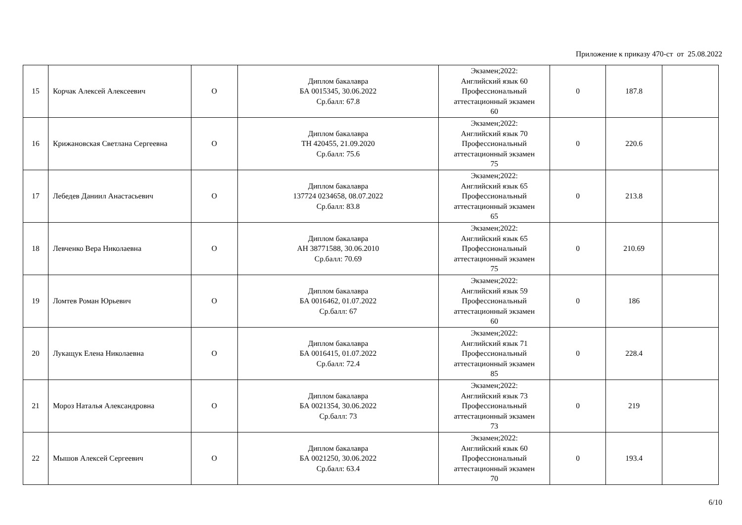Приложение к приказу 470-ст от 25.08.2022
| 15 | Корчак Алексей Алексеевич | О | Диплом бакалавра БА 0015345, 30.06.2022 Ср.балл: 67.8 | Экзамен;2022: Английский язык 60 Профессиональный аттестационный экзамен 60 | 0 | 187.8 | |
| 16 | Крижановская Светлана Сергеевна | О | Диплом бакалавра ТН 420455, 21.09.2020 Ср.балл: 75.6 | Экзамен;2022: Английский язык 70 Профессиональный аттестационный экзамен 75 | 0 | 220.6 | |
| 17 | Лебедев Даниил Анастасьевич | О | Диплом бакалавра 137724 0234658, 08.07.2022 Ср.балл: 83.8 | Экзамен;2022: Английский язык 65 Профессиональный аттестационный экзамен 65 | 0 | 213.8 | |
| 18 | Левченко Вера Николаевна | О | Диплом бакалавра АН 38771588, 30.06.2010 Ср.балл: 70.69 | Экзамен;2022: Английский язык 65 Профессиональный аттестационный экзамен 75 | 0 | 210.69 | |
| 19 | Ломтев Роман Юрьевич | О | Диплом бакалавра БА 0016462, 01.07.2022 Ср.балл: 67 | Экзамен;2022: Английский язык 59 Профессиональный аттестационный экзамен 60 | 0 | 186 | |
| 20 | Лукащук Елена Николаевна | О | Диплом бакалавра БА 0016415, 01.07.2022 Ср.балл: 72.4 | Экзамен;2022: Английский язык 71 Профессиональный аттестационный экзамен 85 | 0 | 228.4 | |
| 21 | Мороз Наталья Александровна | О | Диплом бакалавра БА 0021354, 30.06.2022 Ср.балл: 73 | Экзамен;2022: Английский язык 73 Профессиональный аттестационный экзамен 73 | 0 | 219 | |
| 22 | Мышов Алексей Сергеевич | О | Диплом бакалавра БА 0021250, 30.06.2022 Ср.балл: 63.4 | Экзамен;2022: Английский язык 60 Профессиональный аттестационный экзамен 70 | 0 | 193.4 | |
6/10